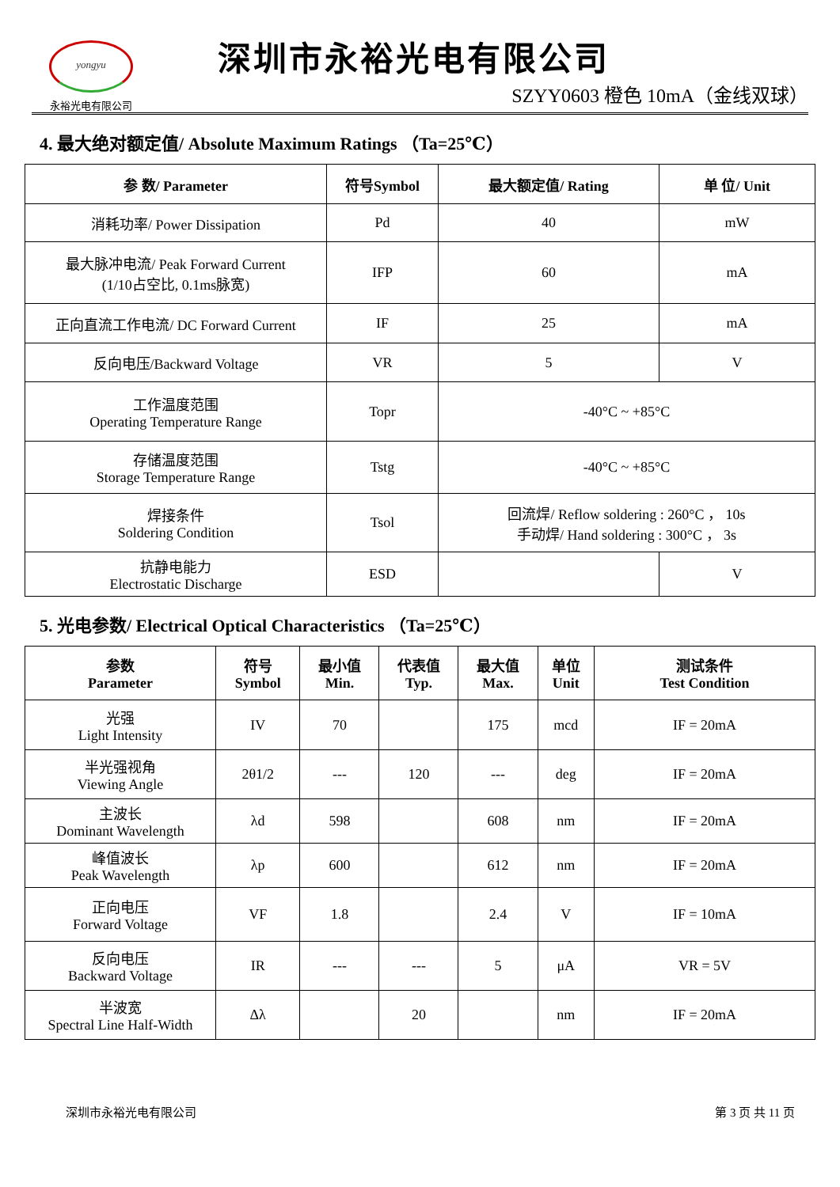yongyu
永裕光电有限公司
深圳市永裕光电有限公司
SZYY0603 橙色 10mA（金线双球）
4. 最大绝对额定值/ Absolute Maximum Ratings （Ta=25℃）
| 参 数/ Parameter | 符号Symbol | 最大额定值/ Rating | 单 位/ Unit |
| --- | --- | --- | --- |
| 消耗功率/ Power Dissipation | Pd | 40 | mW |
| 最大脉冲电流/ Peak Forward Current (1/10占空比, 0.1ms脉宽) | IFP | 60 | mA |
| 正向直流工作电流/ DC Forward Current | IF | 25 | mA |
| 反向电压/Backward Voltage | VR | 5 | V |
| 工作温度范围 Operating Temperature Range | Topr | -40°C ~ +85°C | |
| 存储温度范围 Storage Temperature Range | Tstg | -40°C ~ +85°C | |
| 焊接条件 Soldering Condition | Tsol | 回流焊/ Reflow soldering : 260°C ， 10s 手动焊/ Hand soldering : 300°C ， 3s | |
| 抗静电能力 Electrostatic Discharge | ESD | | V |
5. 光电参数/ Electrical Optical Characteristics （Ta=25℃）
| 参数 Parameter | 符号 Symbol | 最小值 Min. | 代表值 Typ. | 最大值 Max. | 单位 Unit | 测试条件 Test Condition |
| --- | --- | --- | --- | --- | --- | --- |
| 光强 Light Intensity | IV | 70 | | 175 | mcd | IF = 20mA |
| 半光强视角 Viewing Angle | 2θ1/2 | --- | 120 | --- | deg | IF = 20mA |
| 主波长 Dominant Wavelength | λd | 598 | | 608 | nm | IF = 20mA |
| 峰值波长 Peak Wavelength | λp | 600 | | 612 | nm | IF = 20mA |
| 正向电压 Forward Voltage | VF | 1.8 | | 2.4 | V | IF = 10mA |
| 反向电压 Backward Voltage | IR | --- | --- | 5 | μA | VR = 5V |
| 半波宽 Spectral Line Half-Width | Δλ | | 20 | | nm | IF = 20mA |
深圳市永裕光电有限公司 第 3 页 共 11 页